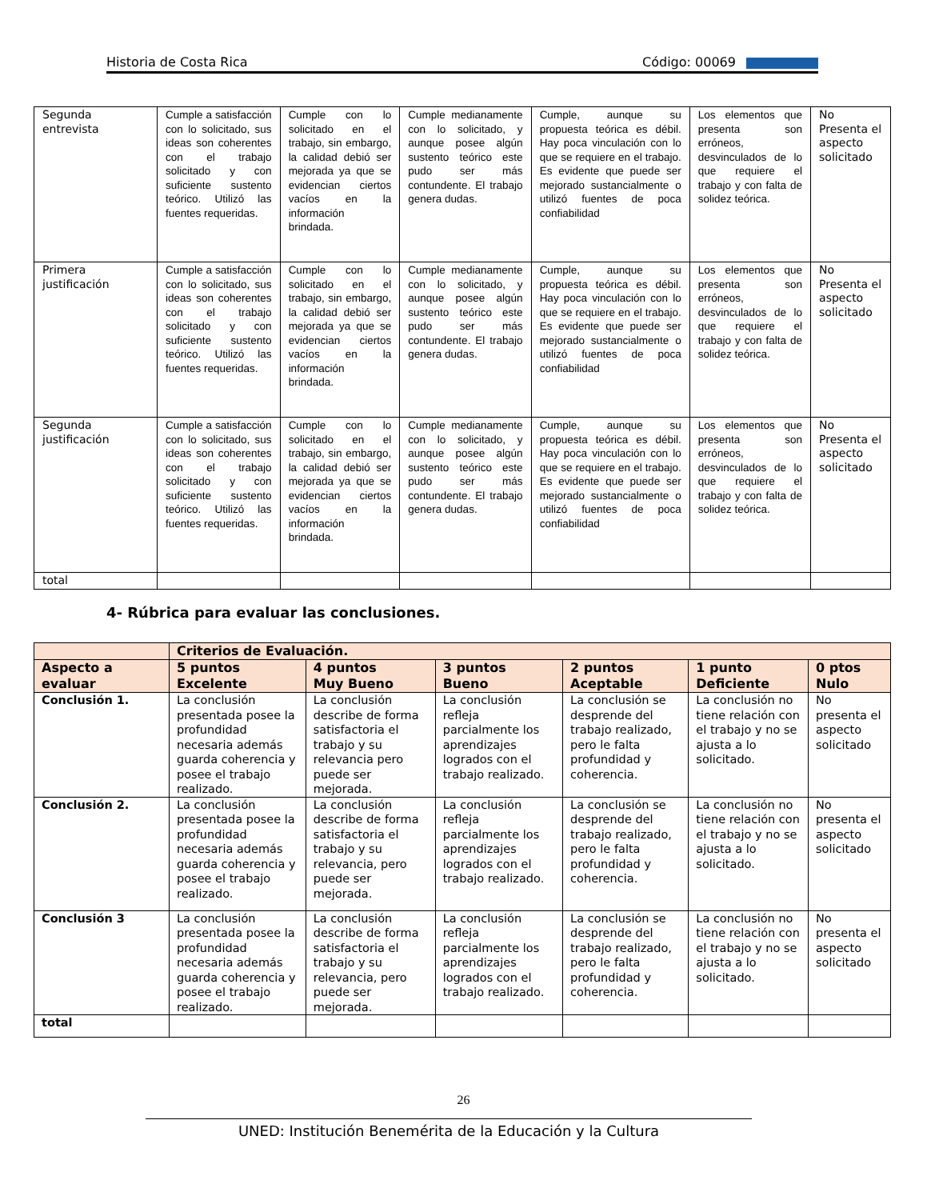Historia de Costa Rica Código: 00069
| Segunda entrevista | Cumple a satisfacción con lo solicitado, sus ideas son coherentes con el trabajo solicitado y con suficiente sustento teórico. Utilizó las fuentes requeridas. | Cumple con lo solicitado en el trabajo, sin embargo, la calidad debió ser mejorada ya que se evidencian ciertos vacíos en la información brindada. | Cumple medianamente con lo solicitado, y aunque posee algún sustento teórico este pudo ser más contundente. El trabajo genera dudas. | Cumple, aunque su propuesta teórica es débil. Hay poca vinculación con lo que se requiere en el trabajo. Es evidente que puede ser mejorado sustancialmente o utilizó fuentes de poca confiabilidad | Los elementos que presenta son erróneos, desvinculados de lo que requiere el trabajo y con falta de solidez teórica. | No Presenta el aspecto solicitado |
| Primera justificación | Cumple a satisfacción con lo solicitado, sus ideas son coherentes con el trabajo solicitado y con suficiente sustento teórico. Utilizó las fuentes requeridas. | Cumple con lo solicitado en el trabajo, sin embargo, la calidad debió ser mejorada ya que se evidencian ciertos vacíos en la información brindada. | Cumple medianamente con lo solicitado, y aunque posee algún sustento teórico este pudo ser más contundente. El trabajo genera dudas. | Cumple, aunque su propuesta teórica es débil. Hay poca vinculación con lo que se requiere en el trabajo. Es evidente que puede ser mejorado sustancialmente o utilizó fuentes de poca confiabilidad | Los elementos que presenta son erróneos, desvinculados de lo que requiere el trabajo y con falta de solidez teórica. | No Presenta el aspecto solicitado |
| Segunda justificación | Cumple a satisfacción con lo solicitado, sus ideas son coherentes con el trabajo solicitado y con suficiente sustento teórico. Utilizó las fuentes requeridas. | Cumple con lo solicitado en el trabajo, sin embargo, la calidad debió ser mejorada ya que se evidencian ciertos vacíos en la información brindada. | Cumple medianamente con lo solicitado, y aunque posee algún sustento teórico este pudo ser más contundente. El trabajo genera dudas. | Cumple, aunque su propuesta teórica es débil. Hay poca vinculación con lo que se requiere en el trabajo. Es evidente que puede ser mejorado sustancialmente o utilizó fuentes de poca confiabilidad | Los elementos que presenta son erróneos, desvinculados de lo que requiere el trabajo y con falta de solidez teórica. | No Presenta el aspecto solicitado |
| total | | | | | | |
4- Rúbrica para evaluar las conclusiones.
| | Criterios de Evaluación. | | | | | |
| --- | --- | --- | --- | --- | --- | --- |
| Aspecto a evaluar | 5 puntos Excelente | 4 puntos Muy Bueno | 3 puntos Bueno | 2 puntos Aceptable | 1 punto Deficiente | 0 ptos Nulo |
| Conclusión 1. | La conclusión presentada posee la profundidad necesaria además guarda coherencia y posee el trabajo realizado. | La conclusión describe de forma satisfactoria el trabajo y su relevancia pero puede ser mejorada. | La conclusión refleja parcialmente los aprendizajes logrados con el trabajo realizado. | La conclusión se desprende del trabajo realizado, pero le falta profundidad y coherencia. | La conclusión no tiene relación con el trabajo y no se ajusta a lo solicitado. | No presenta el aspecto solicitado |
| Conclusión 2. | La conclusión presentada posee la profundidad necesaria además guarda coherencia y posee el trabajo realizado. | La conclusión describe de forma satisfactoria el trabajo y su relevancia, pero puede ser mejorada. | La conclusión refleja parcialmente los aprendizajes logrados con el trabajo realizado. | La conclusión se desprende del trabajo realizado, pero le falta profundidad y coherencia. | La conclusión no tiene relación con el trabajo y no se ajusta a lo solicitado. | No presenta el aspecto solicitado |
| Conclusión 3 | La conclusión presentada posee la profundidad necesaria además guarda coherencia y posee el trabajo realizado. | La conclusión describe de forma satisfactoria el trabajo y su relevancia, pero puede ser mejorada. | La conclusión refleja parcialmente los aprendizajes logrados con el trabajo realizado. | La conclusión se desprende del trabajo realizado, pero le falta profundidad y coherencia. | La conclusión no tiene relación con el trabajo y no se ajusta a lo solicitado. | No presenta el aspecto solicitado |
| total | | | | | | |
26
UNED: Institución Benemérita de la Educación y la Cultura